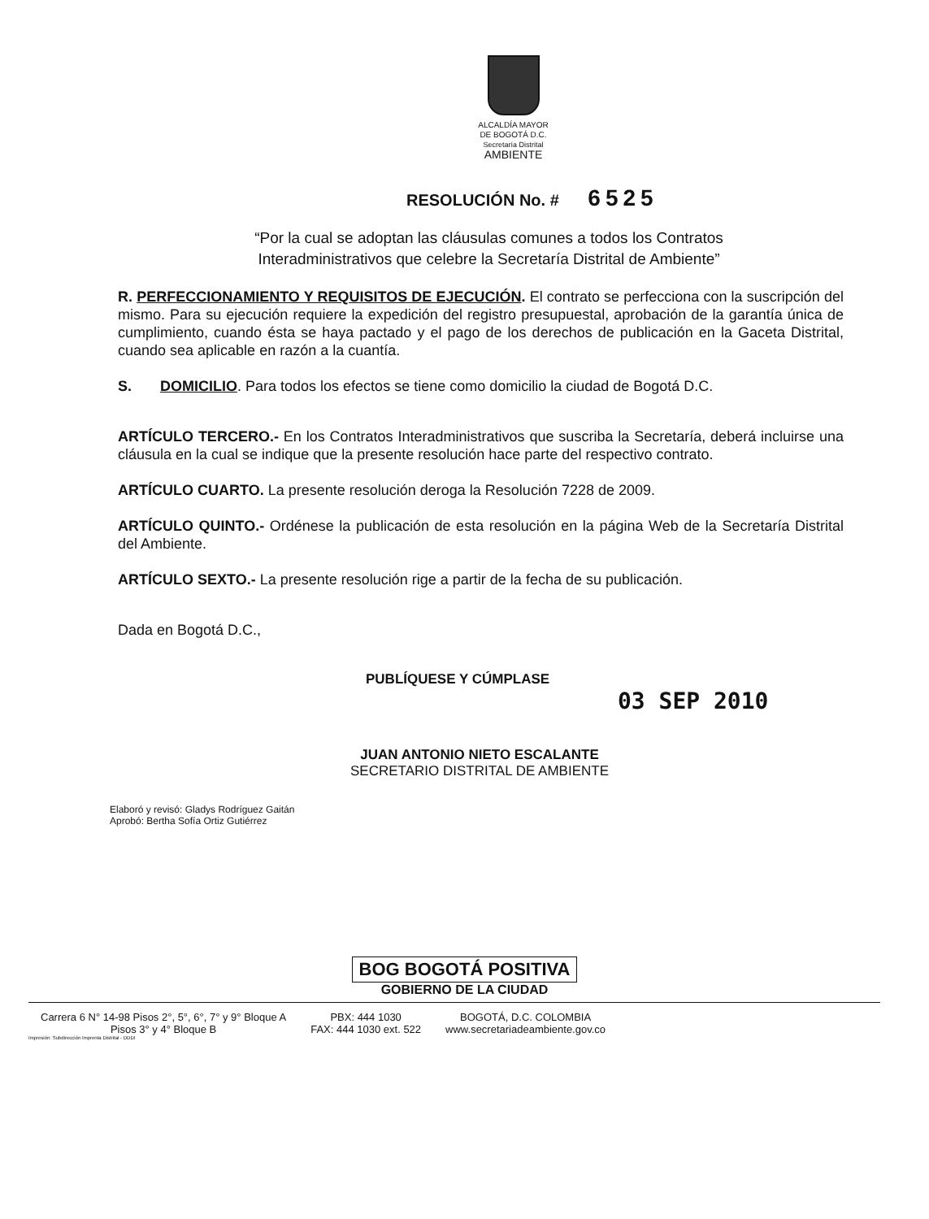ALCALDÍA MAYOR
DE BOGOTÁ D.C.
Secretaría Distrital
AMBIENTE
RESOLUCIÓN No. # 6525
“Por la cual se adoptan las cláusulas comunes a todos los Contratos Interadministrativos que celebre la Secretaría Distrital de Ambiente”
R. PERFECCIONAMIENTO Y REQUISITOS DE EJECUCIÓN. El contrato se perfecciona con la suscripción del mismo. Para su ejecución requiere la expedición del registro presupuestal, aprobación de la garantía única de cumplimiento, cuando ésta se haya pactado y el pago de los derechos de publicación en la Gaceta Distrital, cuando sea aplicable en razón a la cuantía.
S. DOMICILIO. Para todos los efectos se tiene como domicilio la ciudad de Bogotá D.C.
ARTÍCULO TERCERO.- En los Contratos Interadministrativos que suscriba la Secretaría, deberá incluirse una cláusula en la cual se indique que la presente resolución hace parte del respectivo contrato.
ARTÍCULO CUARTO. La presente resolución deroga la Resolución 7228 de 2009.
ARTÍCULO QUINTO.- Ordénese la publicación de esta resolución en la página Web de la Secretaría Distrital del Ambiente.
ARTÍCULO SEXTO.- La presente resolución rige a partir de la fecha de su publicación.
Dada en Bogotá D.C.,
PUBLÍQUESE Y CÚMPLASE
03 SEP 2010
JUAN ANTONIO NIETO ESCALANTE
SECRETARIO DISTRITAL DE AMBIENTE
Elaboró y revisó: Gladys Rodríguez Gaitán
Aprobó: Bertha Sofía Ortiz Gutiérrez
BOG BOGOTÁ POSITIVA
GOBIERNO DE LA CIUDAD
Carrera 6 N° 14-98 Pisos 2°, 5°, 6°, 7° y 9° Bloque A
Pisos 3° y 4° Bloque B
PBX: 444 1030
FAX: 444 1030 ext. 522
BOGOTÁ, D.C. COLOMBIA
www.secretariadeambiente.gov.co
Impresión: Subdirección Imprenta Distrital - DDDI